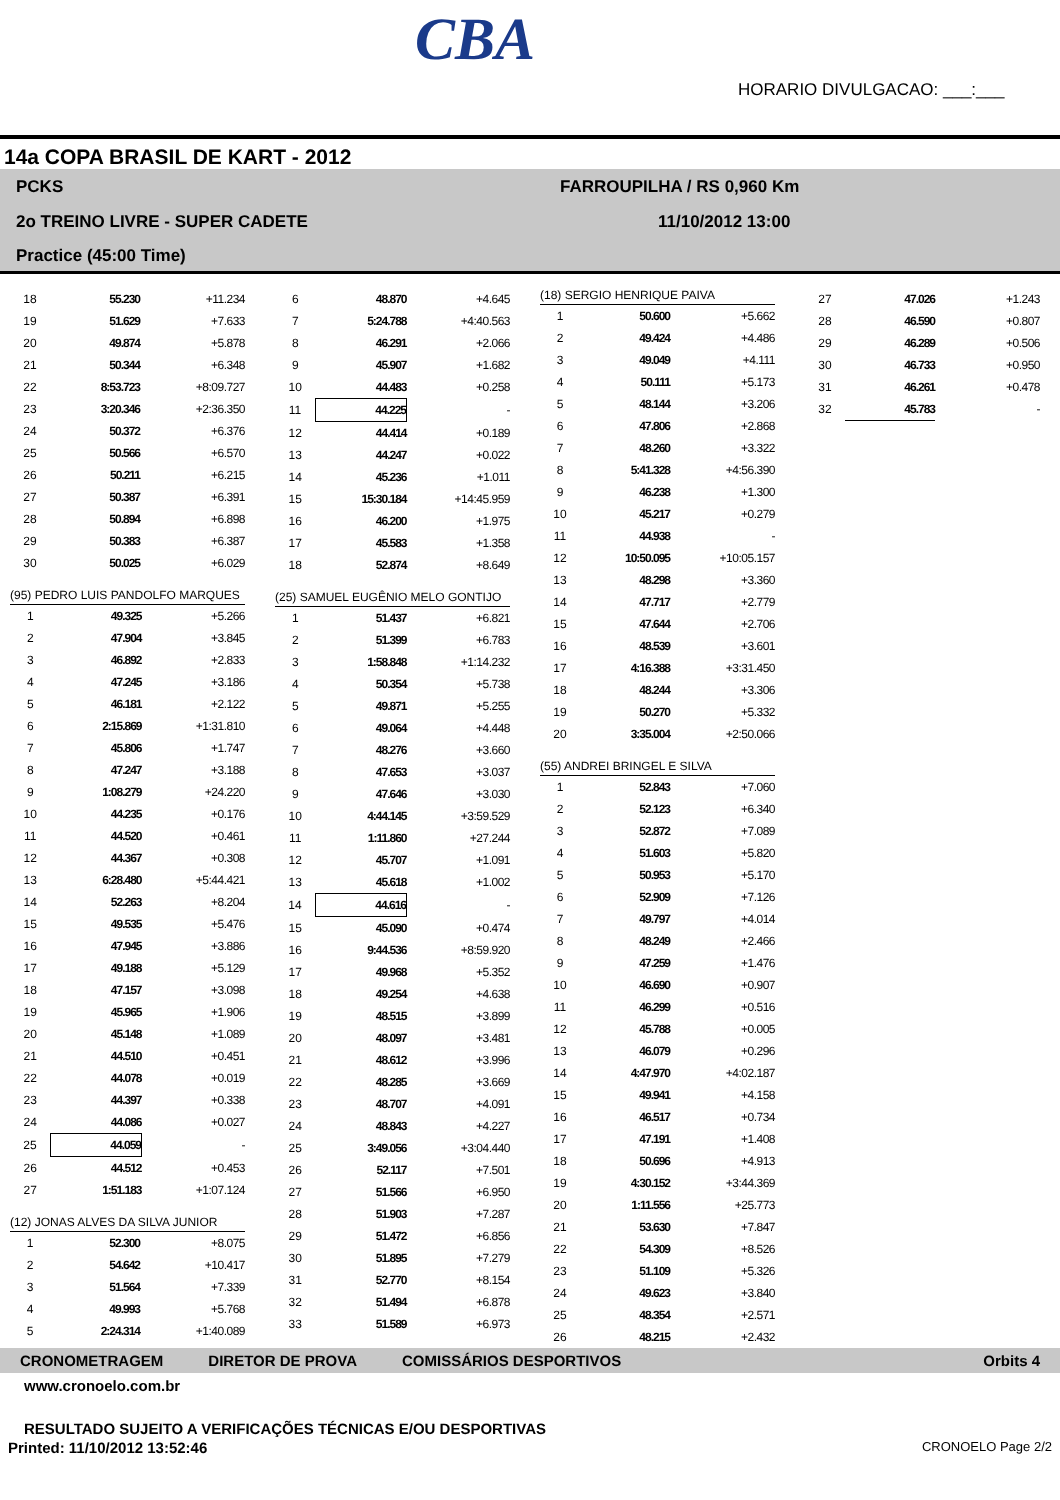CBA
HORARIO DIVULGACAO: ___:___
14a COPA BRASIL DE KART - 2012
PCKS
2o TREINO LIVRE - SUPER CADETE
Practice (45:00 Time)
FARROUPILHA / RS 0,960 Km
11/10/2012 13:00
| 18 | 55.230 | +11.234 |
| 19 | 51.629 | +7.633 |
| 20 | 49.874 | +5.878 |
| 21 | 50.344 | +6.348 |
| 22 | 8:53.723 | +8:09.727 |
| 23 | 3:20.346 | +2:36.350 |
| 24 | 50.372 | +6.376 |
| 25 | 50.566 | +6.570 |
| 26 | 50.211 | +6.215 |
| 27 | 50.387 | +6.391 |
| 28 | 50.894 | +6.898 |
| 29 | 50.383 | +6.387 |
| 30 | 50.025 | +6.029 |
(95) PEDRO LUIS PANDOLFO MARQUES
| 1 | 49.325 | +5.266 |
| 2 | 47.904 | +3.845 |
| 3 | 46.892 | +2.833 |
| 4 | 47.245 | +3.186 |
| 5 | 46.181 | +2.122 |
| 6 | 2:15.869 | +1:31.810 |
| 7 | 45.806 | +1.747 |
| 8 | 47.247 | +3.188 |
| 9 | 1:08.279 | +24.220 |
| 10 | 44.235 | +0.176 |
| 11 | 44.520 | +0.461 |
| 12 | 44.367 | +0.308 |
| 13 | 6:28.480 | +5:44.421 |
| 14 | 52.263 | +8.204 |
| 15 | 49.535 | +5.476 |
| 16 | 47.945 | +3.886 |
| 17 | 49.188 | +5.129 |
| 18 | 47.157 | +3.098 |
| 19 | 45.965 | +1.906 |
| 20 | 45.148 | +1.089 |
| 21 | 44.510 | +0.451 |
| 22 | 44.078 | +0.019 |
| 23 | 44.397 | +0.338 |
| 24 | 44.086 | +0.027 |
| 25 | 44.059 | - |
| 26 | 44.512 | +0.453 |
| 27 | 1:51.183 | +1:07.124 |
(12) JONAS ALVES DA SILVA JUNIOR
| 1 | 52.300 | +8.075 |
| 2 | 54.642 | +10.417 |
| 3 | 51.564 | +7.339 |
| 4 | 49.993 | +5.768 |
| 5 | 2:24.314 | +1:40.089 |
| 6 | 48.870 | +4.645 |
| 7 | 5:24.788 | +4:40.563 |
| 8 | 46.291 | +2.066 |
| 9 | 45.907 | +1.682 |
| 10 | 44.483 | +0.258 |
| 11 | 44.225 | - |
| 12 | 44.414 | +0.189 |
| 13 | 44.247 | +0.022 |
| 14 | 45.236 | +1.011 |
| 15 | 15:30.184 | +14:45.959 |
| 16 | 46.200 | +1.975 |
| 17 | 45.583 | +1.358 |
| 18 | 52.874 | +8.649 |
(25) SAMUEL EUGÊNIO MELO GONTIJO
| 1 | 51.437 | +6.821 |
| 2 | 51.399 | +6.783 |
| 3 | 1:58.848 | +1:14.232 |
| 4 | 50.354 | +5.738 |
| 5 | 49.871 | +5.255 |
| 6 | 49.064 | +4.448 |
| 7 | 48.276 | +3.660 |
| 8 | 47.653 | +3.037 |
| 9 | 47.646 | +3.030 |
| 10 | 4:44.145 | +3:59.529 |
| 11 | 1:11.860 | +27.244 |
| 12 | 45.707 | +1.091 |
| 13 | 45.618 | +1.002 |
| 14 | 44.616 | - |
| 15 | 45.090 | +0.474 |
| 16 | 9:44.536 | +8:59.920 |
| 17 | 49.968 | +5.352 |
| 18 | 49.254 | +4.638 |
| 19 | 48.515 | +3.899 |
| 20 | 48.097 | +3.481 |
| 21 | 48.612 | +3.996 |
| 22 | 48.285 | +3.669 |
| 23 | 48.707 | +4.091 |
| 24 | 48.843 | +4.227 |
| 25 | 3:49.056 | +3:04.440 |
| 26 | 52.117 | +7.501 |
| 27 | 51.566 | +6.950 |
| 28 | 51.903 | +7.287 |
| 29 | 51.472 | +6.856 |
| 30 | 51.895 | +7.279 |
| 31 | 52.770 | +8.154 |
| 32 | 51.494 | +6.878 |
| 33 | 51.589 | +6.973 |
(18) SERGIO HENRIQUE PAIVA
| 1 | 50.600 | +5.662 |
| 2 | 49.424 | +4.486 |
| 3 | 49.049 | +4.111 |
| 4 | 50.111 | +5.173 |
| 5 | 48.144 | +3.206 |
| 6 | 47.806 | +2.868 |
| 7 | 48.260 | +3.322 |
| 8 | 5:41.328 | +4:56.390 |
| 9 | 46.238 | +1.300 |
| 10 | 45.217 | +0.279 |
| 11 | 44.938 | - |
| 12 | 10:50.095 | +10:05.157 |
| 13 | 48.298 | +3.360 |
| 14 | 47.717 | +2.779 |
| 15 | 47.644 | +2.706 |
| 16 | 48.539 | +3.601 |
| 17 | 4:16.388 | +3:31.450 |
| 18 | 48.244 | +3.306 |
| 19 | 50.270 | +5.332 |
| 20 | 3:35.004 | +2:50.066 |
(55) ANDREI BRINGEL E SILVA
| 1 | 52.843 | +7.060 |
| 2 | 52.123 | +6.340 |
| 3 | 52.872 | +7.089 |
| 4 | 51.603 | +5.820 |
| 5 | 50.953 | +5.170 |
| 6 | 52.909 | +7.126 |
| 7 | 49.797 | +4.014 |
| 8 | 48.249 | +2.466 |
| 9 | 47.259 | +1.476 |
| 10 | 46.690 | +0.907 |
| 11 | 46.299 | +0.516 |
| 12 | 45.788 | +0.005 |
| 13 | 46.079 | +0.296 |
| 14 | 4:47.970 | +4:02.187 |
| 15 | 49.941 | +4.158 |
| 16 | 46.517 | +0.734 |
| 17 | 47.191 | +1.408 |
| 18 | 50.696 | +4.913 |
| 19 | 4:30.152 | +3:44.369 |
| 20 | 1:11.556 | +25.773 |
| 21 | 53.630 | +7.847 |
| 22 | 54.309 | +8.526 |
| 23 | 51.109 | +5.326 |
| 24 | 49.623 | +3.840 |
| 25 | 48.354 | +2.571 |
| 26 | 48.215 | +2.432 |
| 27 | 47.026 | +1.243 |
| 28 | 46.590 | +0.807 |
| 29 | 46.289 | +0.506 |
| 30 | 46.733 | +0.950 |
| 31 | 46.261 | +0.478 |
| 32 | 45.783 | - |
CRONOMETRAGEM DIRETOR DE PROVA COMISSÁRIOS DESPORTIVOS Orbits 4
www.cronoelo.com.br
RESULTADO SUJEITO A VERIFICAÇÕES TÉCNICAS E/OU DESPORTIVAS
Printed: 11/10/2012 13:52:46 CRONOELO Page 2/2